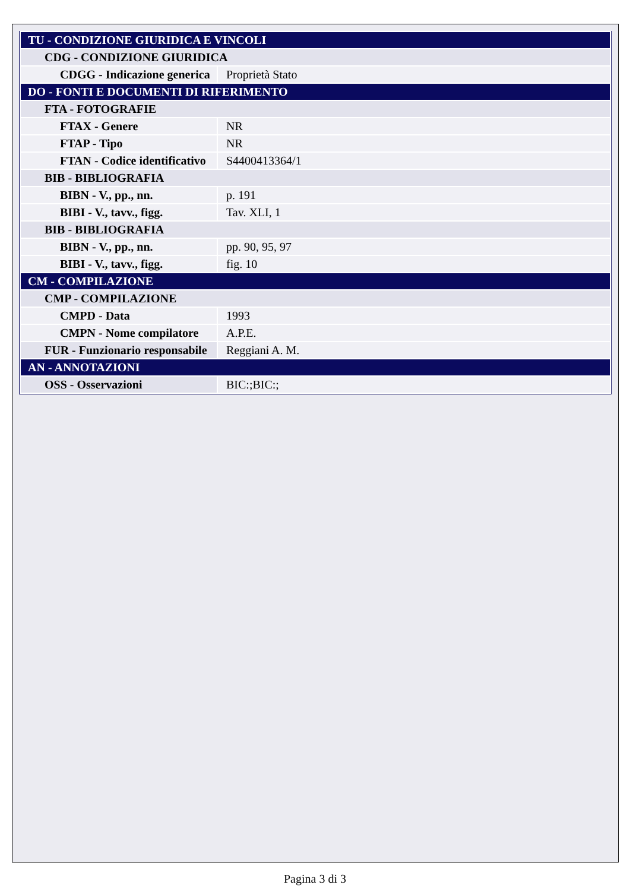| TU - CONDIZIONE GIURIDICA E VINCOLI | |
| CDG - CONDIZIONE GIURIDICA | |
| CDGG - Indicazione generica | Proprietà Stato |
| DO - FONTI E DOCUMENTI DI RIFERIMENTO | |
| FTA - FOTOGRAFIE | |
| FTAX - Genere | NR |
| FTAP - Tipo | NR |
| FTAN - Codice identificativo | S4400413364/1 |
| BIB - BIBLIOGRAFIA | |
| BIBN - V., pp., nn. | p. 191 |
| BIBI - V., tavv., figg. | Tav. XLI, 1 |
| BIB - BIBLIOGRAFIA | |
| BIBN - V., pp., nn. | pp. 90, 95, 97 |
| BIBI - V., tavv., figg. | fig. 10 |
| CM - COMPILAZIONE | |
| CMP - COMPILAZIONE | |
| CMPD - Data | 1993 |
| CMPN - Nome compilatore | A.P.E. |
| FUR - Funzionario responsabile | Reggiani A. M. |
| AN - ANNOTAZIONI | |
| OSS - Osservazioni | BIC:;BIC:; |
Pagina 3 di 3